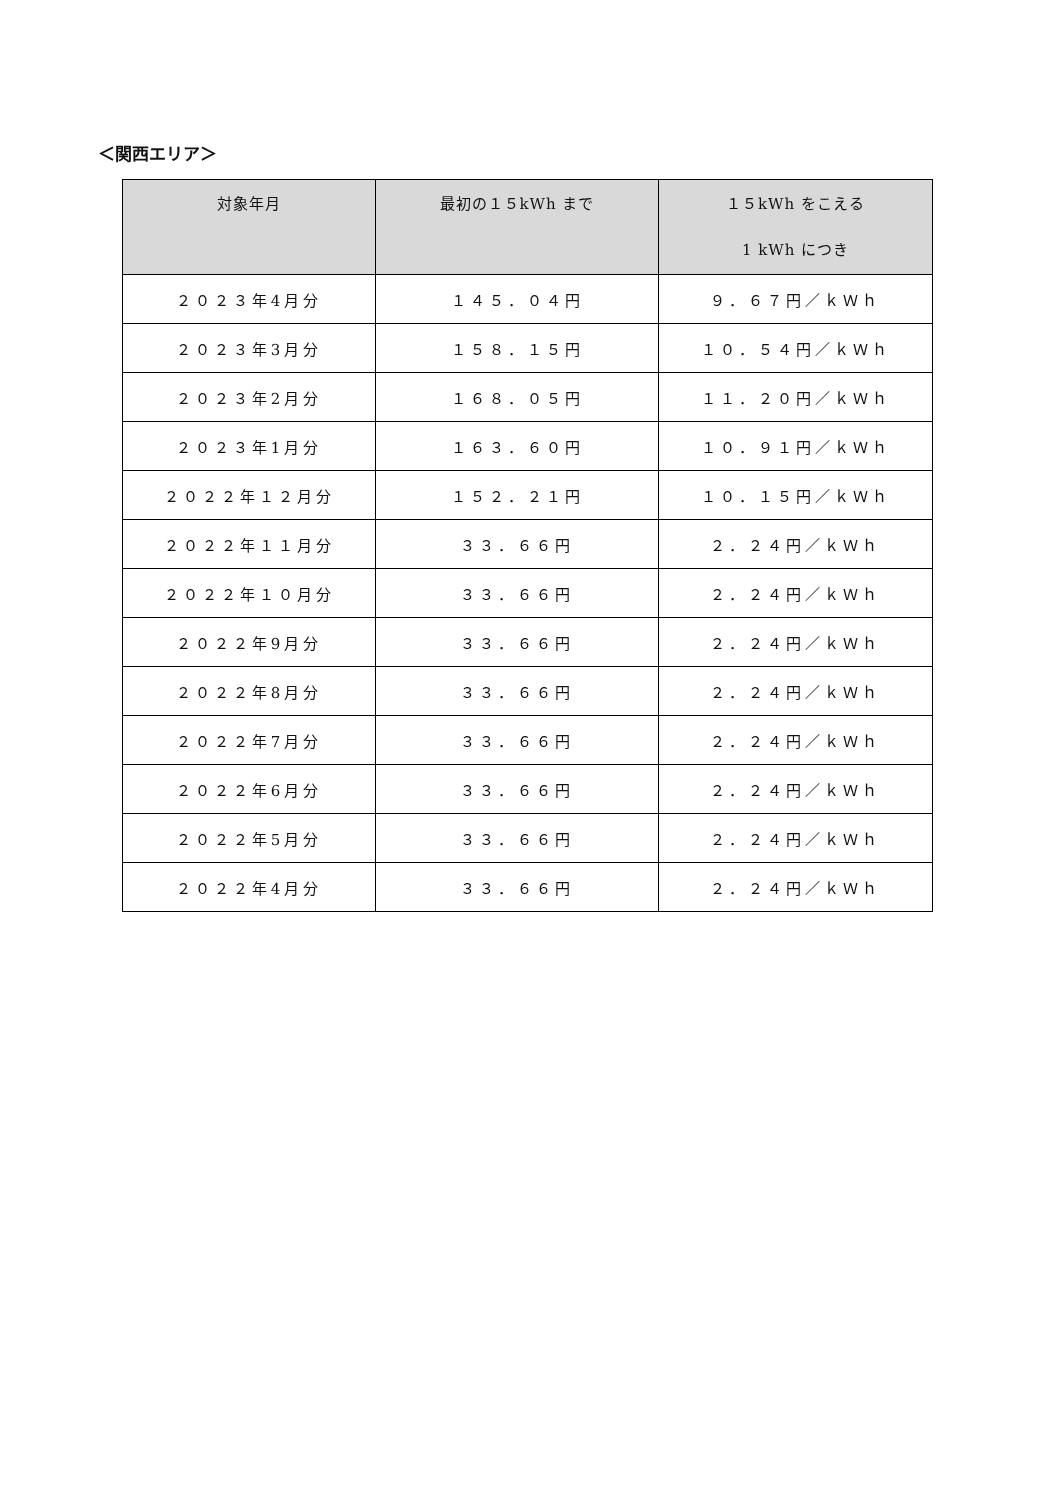＜関西エリア＞
| 対象年月 | 最初の１５kWh まで | １５kWh をこえる 1 kWh につき |
| --- | --- | --- |
| ２０２３年4月分 | １４５．０４円 | ９．６７円／ｋＷｈ |
| ２０２３年3月分 | １５８．１５円 | １０．５４円／ｋＷｈ |
| ２０２３年2月分 | １６８．０５円 | １１．２０円／ｋＷｈ |
| ２０２３年1月分 | １６３．６０円 | １０．９１円／ｋＷｈ |
| ２０２２年１２月分 | １５２．２１円 | １０．１５円／ｋＷｈ |
| ２０２２年１１月分 | ３３．６６円 | ２．２４円／ｋＷｈ |
| ２０２２年１０月分 | ３３．６６円 | ２．２４円／ｋＷｈ |
| ２０２２年9月分 | ３３．６６円 | ２．２４円／ｋＷｈ |
| ２０２２年8月分 | ３３．６６円 | ２．２４円／ｋＷｈ |
| ２０２２年7月分 | ３３．６６円 | ２．２４円／ｋＷｈ |
| ２０２２年6月分 | ３３．６６円 | ２．２４円／ｋＷｈ |
| ２０２２年5月分 | ３３．６６円 | ２．２４円／ｋＷｈ |
| ２０２２年4月分 | ３３．６６円 | ２．２４円／ｋＷｈ |